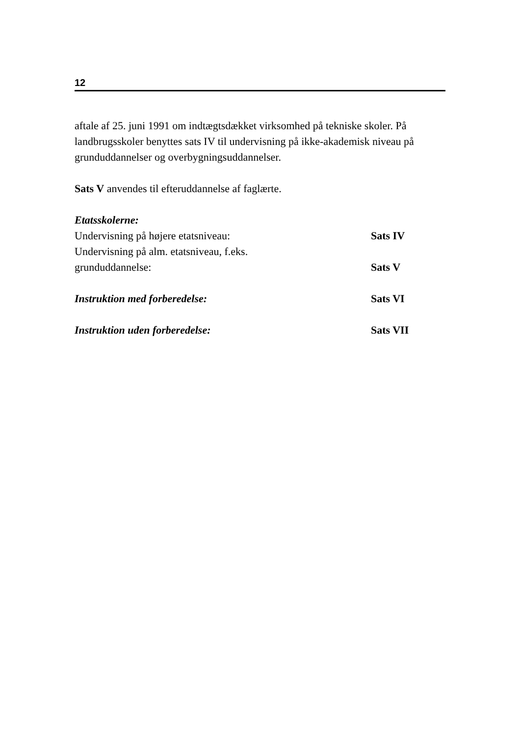12
aftale af 25. juni 1991 om indtægtsdækket virksomhed på tekniske skoler. På landbrugsskoler benyttes sats IV til undervisning på ikke-akademisk niveau på grunduddannelser og overbygningsuddannelser.
Sats V anvendes til efteruddannelse af faglærte.
| Etatsskolerne: | |
| Undervisning på højere etatsniveau: | Sats IV |
| Undervisning på alm. etatsniveau, f.eks. grunduddannelse: | Sats V |
| Instruktion med forberedelse: | Sats VI |
| Instruktion uden forberedelse: | Sats VII |